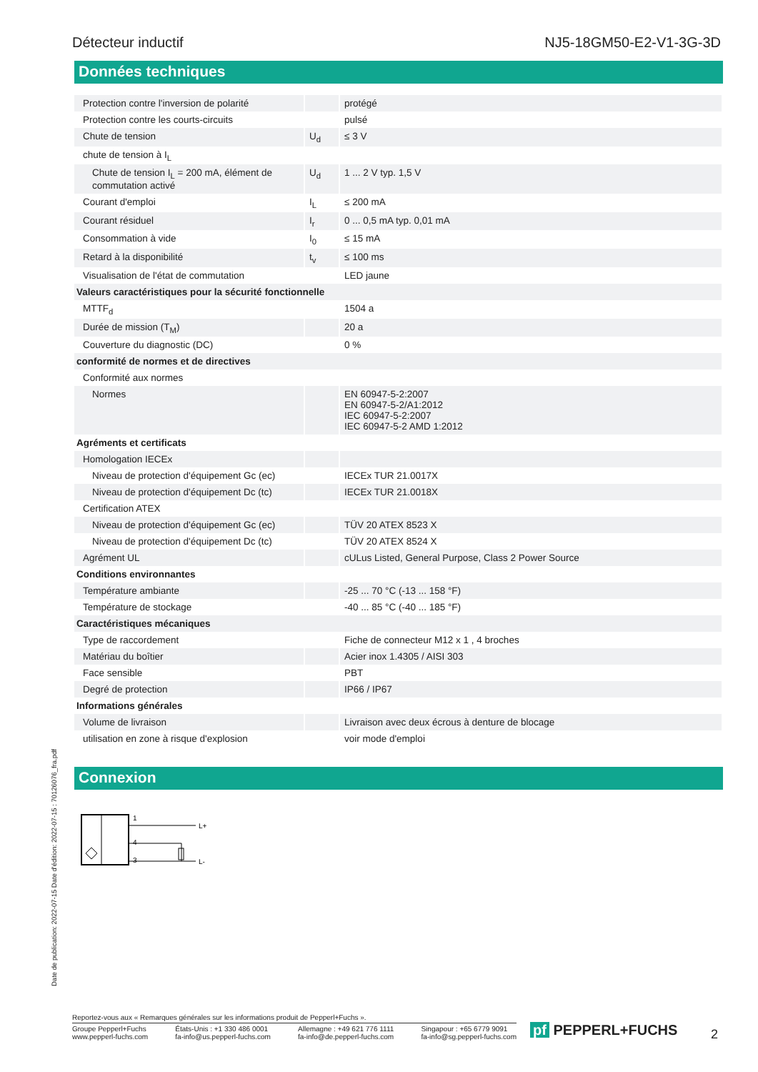Détecteur inductif NJ5-18GM50-E2-V1-3G-3D
Données techniques
| Protection contre l'inversion de polarité | | protégé |
| Protection contre les courts-circuits | | pulsé |
| Chute de tension | U<sub>d</sub> | ≤ 3 V |
| chute de tension à I<sub>L</sub> | | |
| Chute de tension I<sub>L</sub> = 200 mA, élément de commutation activé | U<sub>d</sub> | 1 ... 2 V typ. 1,5 V |
| Courant d'emploi | I<sub>L</sub> | ≤ 200 mA |
| Courant résiduel | I<sub>r</sub> | 0 ... 0,5 mA typ. 0,01 mA |
| Consommation à vide | I<sub>0</sub> | ≤ 15 mA |
| Retard à la disponibilité | t<sub>v</sub> | ≤ 100 ms |
| Visualisation de l'état de commutation | | LED jaune |
| Valeurs caractéristiques pour la sécurité fonctionnelle | | |
| MTTF<sub>d</sub> | | 1504 a |
| Durée de mission (T<sub>M</sub>) | | 20 a |
| Couverture du diagnostic (DC) | | 0 % |
| conformité de normes et de directives | | |
| Conformité aux normes | | |
| Normes | | EN 60947-5-2:2007 EN 60947-5-2/A1:2012 IEC 60947-5-2:2007 IEC 60947-5-2 AMD 1:2012 |
| Agréments et certificats | | |
| Homologation IECEx | | |
| Niveau de protection d'équipement Gc (ec) | | IECEx TUR 21.0017X |
| Niveau de protection d'équipement Dc (tc) | | IECEx TUR 21.0018X |
| Certification ATEX | | |
| Niveau de protection d'équipement Gc (ec) | | TÜV 20 ATEX 8523 X |
| Niveau de protection d'équipement Dc (tc) | | TÜV 20 ATEX 8524 X |
| Agrément UL | | cULus Listed, General Purpose, Class 2 Power Source |
| Conditions environnantes | | |
| Température ambiante | | -25 ... 70 °C (-13 ... 158 °F) |
| Température de stockage | | -40 ... 85 °C (-40 ... 185 °F) |
| Caractéristiques mécaniques | | |
| Type de raccordement | | Fiche de connecteur M12 x 1 , 4 broches |
| Matériau du boîtier | | Acier inox 1.4305 / AISI 303 |
| Face sensible | | PBT |
| Degré de protection | | IP66 / IP67 |
| Informations générales | | |
| Volume de livraison | | Livraison avec deux écrous à denture de blocage |
| utilisation en zone à risque d'explosion | | voir mode d'emploi |
Connexion
1
4
3
L+
L-
Date de publication: 2022-07-15 Date d'édition: 2022-07-15 : 70126076_fra.pdf
Reportez-vous aux « Remarques générales sur les informations produit de Pepperl+Fuchs ».
Groupe Pepperl+Fuchs
www.pepperl-fuchs.com États-Unis : +1 330 486 0001
fa-info@us.pepperl-fuchs.com Allemagne : +49 621 776 1111
fa-info@de.pepperl-fuchs.com Singapour : +65 6779 9091
fa-info@sg.pepperl-fuchs.com
pf PEPPERL+FUCHS 2